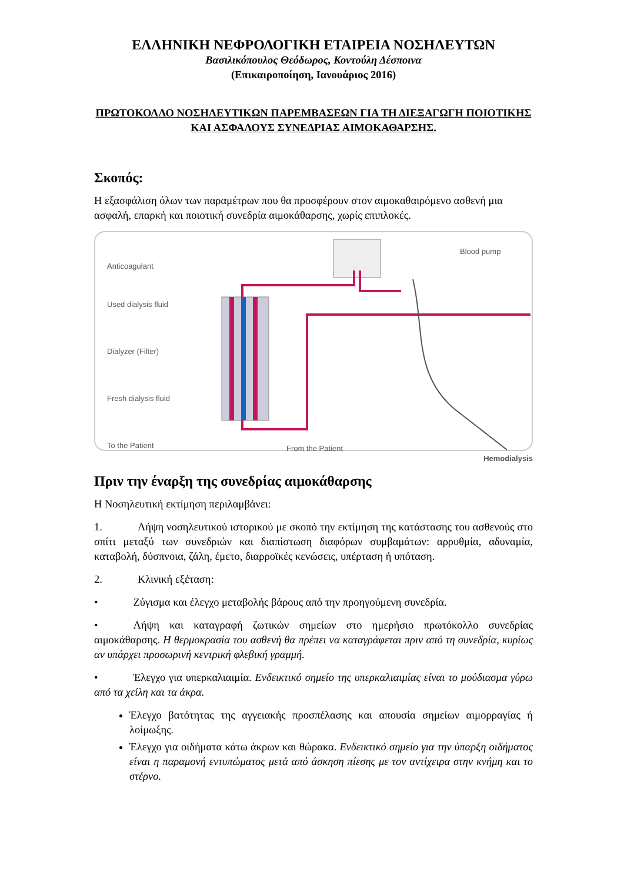ΕΛΛΗΝΙΚΗ ΝΕΦΡΟΛΟΓΙΚΗ ΕΤΑΙΡΕΙΑ ΝΟΣΗΛΕΥΤΩΝ
Βασιλικόπουλος Θεόδωρος, Κοντούλη Δέσποινα
(Επικαιροποίηση, Ιανουάριος 2016)
ΠΡΩΤΟΚΟΛΛΟ ΝΟΣΗΛΕΥΤΙΚΩΝ ΠΑΡΕΜΒΑΣΕΩΝ ΓΙΑ ΤΗ ΔΙΕΞΑΓΩΓΗ ΠΟΙΟΤΙΚΗΣ ΚΑΙ ΑΣΦΑΛΟΥΣ ΣΥΝΕΔΡΙΑΣ ΑΙΜΟΚΑΘΑΡΣΗΣ.
Σκοπός:
Η εξασφάλιση όλων των παραμέτρων που θα προσφέρουν στον αιμοκαθαιρόμενο ασθενή μια ασφαλή, επαρκή και ποιοτική συνεδρία αιμοκάθαρσης, χωρίς επιπλοκές.
Anticoagulant
Blood pump
Used dialysis fluid
Dialyzer (Filter)
Fresh dialysis fluid
To the Patient From the Patient
Hemodialysis
Πριν την έναρξη της συνεδρίας αιμοκάθαρσης
Η Νοσηλευτική εκτίμηση περιλαμβάνει:
1. Λήψη νοσηλευτικού ιστορικού με σκοπό την εκτίμηση της κατάστασης του ασθενούς στο σπίτι μεταξύ των συνεδριών και διαπίστωση διαφόρων συμβαμάτων: αρρυθμία, αδυναμία, καταβολή, δύσπνοια, ζάλη, έμετο, διαρροϊκές κενώσεις, υπέρταση ή υπόταση.
2. Κλινική εξέταση:
• Ζύγισμα και έλεγχο μεταβολής βάρους από την προηγούμενη συνεδρία.
• Λήψη και καταγραφή ζωτικών σημείων στο ημερήσιο πρωτόκολλο συνεδρίας αιμοκάθαρσης. Η θερμοκρασία του ασθενή θα πρέπει να καταγράφεται πριν από τη συνεδρία, κυρίως αν υπάρχει προσωρινή κεντρική φλεβική γραμμή.
• Έλεγχο για υπερκαλιαιμία. Ενδεικτικό σημείο της υπερκαλιαιμίας είναι το μούδιασμα γύρω από τα χείλη και τα άκρα.
Έλεγχο βατότητας της αγγειακής προσπέλασης και απουσία σημείων αιμορραγίας ή λοίμωξης.
Έλεγχο για οιδήματα κάτω άκρων και θώρακα. Ενδεικτικό σημείο για την ύπαρξη οιδήματος είναι η παραμονή εντυπώματος μετά από άσκηση πίεσης με τον αντίχειρα στην κνήμη και το στέρνο.